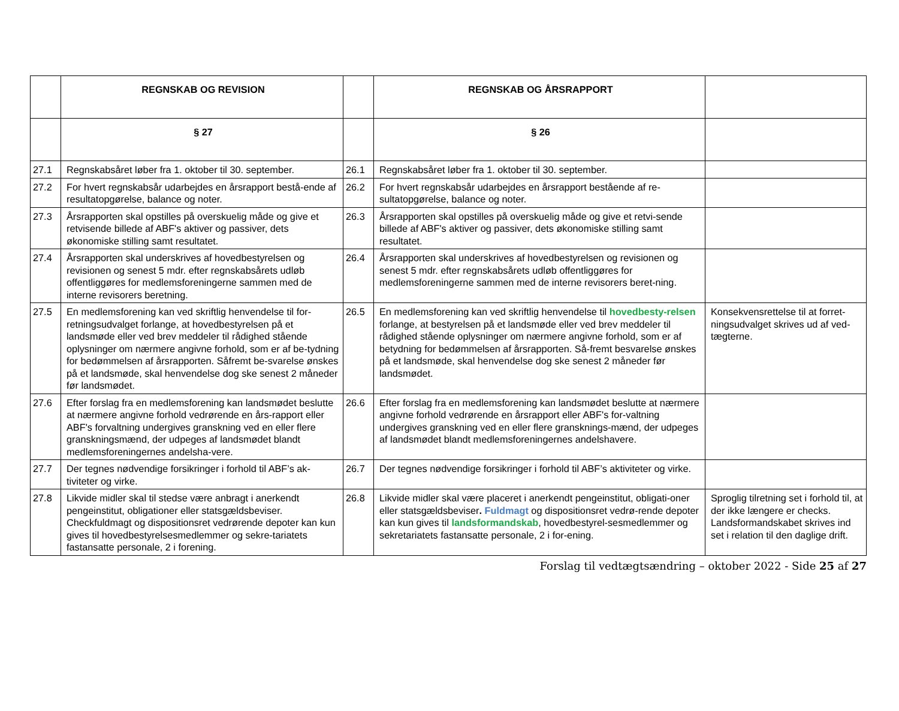| | REGNSKAB OG REVISION | | REGNSKAB OG ÅRSRAPPORT | |
| | § 27 | | § 26 | |
| 27.1 | Regnskabsåret løber fra 1. oktober til 30. september. | 26.1 | Regnskabsåret løber fra 1. oktober til 30. september. | |
| 27.2 | For hvert regnskabsår udarbejdes en årsrapport bestå-ende af resultatopgørelse, balance og noter. | 26.2 | For hvert regnskabsår udarbejdes en årsrapport bestående af re-sultatopgørelse, balance og noter. | |
| 27.3 | Årsrapporten skal opstilles på overskuelig måde og give et retvisende billede af ABF's aktiver og passiver, dets økonomiske stilling samt resultatet. | 26.3 | Årsrapporten skal opstilles på overskuelig måde og give et retvi-sende billede af ABF's aktiver og passiver, dets økonomiske stilling samt resultatet. | |
| 27.4 | Årsrapporten skal underskrives af hovedbestyrelsen og revisionen og senest 5 mdr. efter regnskabsårets udløb offentliggøres for medlemsforeningerne sammen med de interne revisorers beretning. | 26.4 | Årsrapporten skal underskrives af hovedbestyrelsen og revisionen og senest 5 mdr. efter regnskabsårets udløb offentliggøres for medlemsforeningerne sammen med de interne revisorers beret-ning. | |
| 27.5 | En medlemsforening kan ved skriftlig henvendelse til for-retningsudvalget forlange, at hovedbestyrelsen på et landsmøde eller ved brev meddeler til rådighed stående oplysninger om nærmere angivne forhold, som er af be-tydning for bedømmelsen af årsrapporten. Såfremt be-svarelse ønskes på et landsmøde, skal henvendelse dog ske senest 2 måneder før landsmødet. | 26.5 | En medlemsforening kan ved skriftlig henvendelse til hovedbesty-relsen forlange, at bestyrelsen på et landsmøde eller ved brev meddeler til rådighed stående oplysninger om nærmere angivne forhold, som er af betydning for bedømmelsen af årsrapporten. Så-fremt besvarelse ønskes på et landsmøde, skal henvendelse dog ske senest 2 måneder før landsmødet. | Konsekvensrettelse til at forret-ningsudvalget skrives ud af ved-tægterne. |
| 27.6 | Efter forslag fra en medlemsforening kan landsmødet beslutte at nærmere angivne forhold vedrørende en års-rapport eller ABF's forvaltning undergives granskning ved en eller flere granskningsmænd, der udpeges af landsmødet blandt medlemsforeningernes andelsha-vere. | 26.6 | Efter forslag fra en medlemsforening kan landsmødet beslutte at nærmere angivne forhold vedrørende en årsrapport eller ABF's for-valtning undergives granskning ved en eller flere gransknings-mænd, der udpeges af landsmødet blandt medlemsforeningernes andelshavere. | |
| 27.7 | Der tegnes nødvendige forsikringer i forhold til ABF’s ak-tiviteter og virke. | 26.7 | Der tegnes nødvendige forsikringer i forhold til ABF’s aktiviteter og virke. | |
| 27.8 | Likvide midler skal til stedse være anbragt i anerkendt pengeinstitut, obligationer eller statsgældsbeviser. Checkfuldmagt og dispositionsret vedrørende depoter kan kun gives til hovedbestyrelsesmedlemmer og sekre-tariatets fastansatte personale, 2 i forening. | 26.8 | Likvide midler skal være placeret i anerkendt pengeinstitut, obligati-oner eller statsgældsbeviser . Fuldmagt og dispositionsret vedrø-rende depoter kan kun gives til landsformandskab , hovedbestyrel-sesmedlemmer og sekretariatets fastansatte personale, 2 i for-ening. | Sproglig tilretning set i forhold til, at der ikke længere er checks. Landsformandskabet skrives ind set i relation til den daglige drift. |
Forslag til vedtægtsændring – oktober 2022 - Side 25 af 27